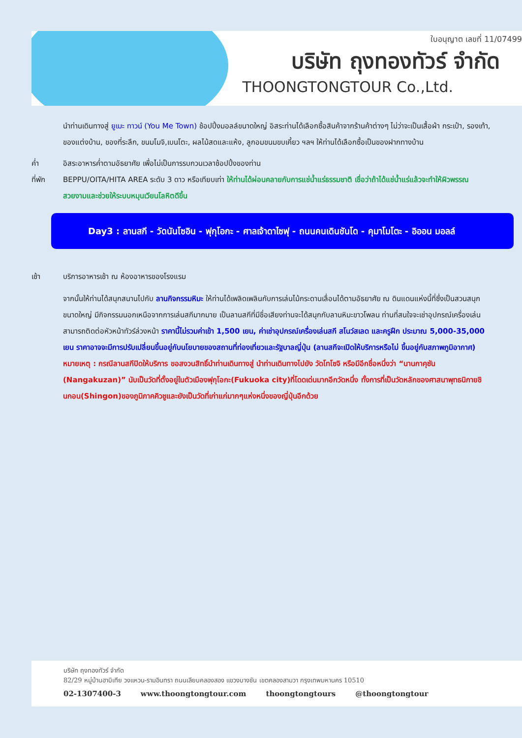ใบอนุญาต เลขที่ 11/07499
บริษัท ถุงทองทัวร์ จำกัด
THOONGTONGTOUR Co.,Ltd.
นำท่านเดินทางสู่ ยูเมะ ทาวน์ (You Me Town) ช้อปปิ้งมอลล์ขนาดใหญ่ อิสระท่านได้เลือกซื้อสินค้าจากร้านค้าต่างๆ ไม่ว่าจะเป็นเสื้อผ้า กระเป๋า, รองเท้า, ของแต่งบ้าน, ของที่ระลึก, ขนมโมจิ,เบนโตะ, ผลไม้สดและแห้ง, ลูกอมขนมขบเคี้ยว ฯลฯ ให้ท่านได้เลือกซื้อเป็นของฝากทางบ้าน
ค่ำ อิสระอาหารค่ำตามอัธยาศัย เพื่อไม่เป็นการรบกวนเวลาช้อปปิ้งของท่าน
ที่พัก BEPPU/OITA/HITA AREA ระดับ 3 ดาว หรือเทียบเท่า ให้ท่านได้ผ่อนคลายกับการแช่น้ำแร่ธรรมชาติ เชื่อว่าถ้าได้แช่น้ำแร่แล้วจะทำให้ผิวพรรณสวยงามและช่วยให้ระบบหมุนเวียนโลหิตดีขึ้น
Day3 : ลานสกี - วัดนันโซอิน - ฟุกุโอกะ - ศาลเจ้าดาไซฟุ - ถนนคนเดินชันโด - คุมาโมโตะ - อิออน มอลล์
เช้า บริการอาหารเช้า ณ ห้องอาหารของโรงแรม
จากนั้นให้ท่านได้สนุกสนานไปกับ ลานกิจกรรมหิมะ ให้ท่านได้เพลิดเพลินกับการเล่นไม้กระดานเลื่อนได้ตามอัธยาศัย ณ ดินแดนแห่งนี้ที่ซึ่งเป็นสวนสนุกขนาดใหญ่ มีกิจกรรมนอกเหนือจากการเล่นสกีมากมาย เป็นลานสกีที่มีชื่อเสียงท่านจะได้สนุกกับลานหิมะขาวโพลน ท่านที่สนใจจะเช่าอุปกรณ์เครื่องเล่นสามารถติดต่อหัวหน้าทัวร์ล่วงหน้า ราคานี้ไม่รวมค่าเข้า 1,500 เยน, ค่าเช่าอุปกรณ์เครื่องเล่นสกี สโนว์สเลด และครูฝึก ประมาณ 5,000-35,000 เยน ราคาอาจจะมีการปรับเปลี่ยนขึ้นอยู่กับนโยบายของสถานที่ท่องเที่ยวและรัฐบาลญี่ปุ่น (ลานสกีจะเปิดให้บริการหรือไม่ ขึ้นอยู่กับสภาพภูมิอากาศ)
หมายเหตุ : กรณีลานสกีปิดให้บริการ ขอสงวนสิทธิ์นำท่านเดินทางสู่ นำท่านเดินทางไปยัง วัดโทโซจิ หรือมีอีกชื่อหนึ่งว่า “นานกาคุซัน (Nangakuzan)” นับเป็นวัดที่ตั้งอยู่ในตัวเมืองฟุกุโอกะ(Fukuoka city)ที่โดดเด่นมากอีกวัดหนึ่ง ทั้งการที่เป็นวัดหลักของศาสนาพุทธนิกายชินกอน(Shingon)ของภูมิภาคคิวชูและยังเป็นวัดที่เก่าแก่มากๆแห่งหนึ่งของญี่ปุ่นอีกด้วย
บริษัท ถุงทองทัวร์ จำกัด
82/29 หมู่บ้านฮาบิเทีย วงแหวน-รามอินทรา ถนนเลียบคลองสอง แขวงบางชัน เขตคลองสามวา กรุงเทพมหานคร 10510
02-1307400-3 www.thoongtongtour.com thoongtongtours @thoongtongtour